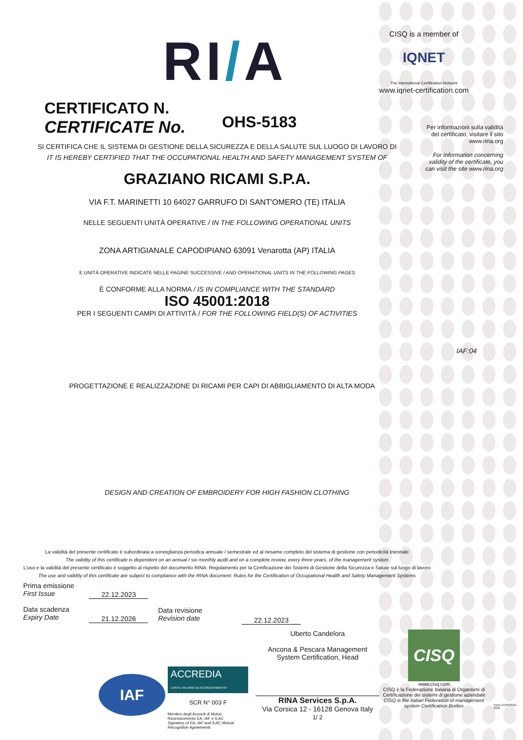RI/A
CISQ is a member of
IQNET
The International Certification Network
www.iqnet-certification.com
CERTIFICATO N.
CERTIFICATE No.
OHS-5183
Per informazioni sulla validità del certificato, visitare il sito www.rina.org
For information concerning validity of the certificate, you can visit the site www.rina.org
SI CERTIFICA CHE IL SISTEMA DI GESTIONE DELLA SICUREZZA E DELLA SALUTE SUL LUOGO DI LAVORO DI
IT IS HEREBY CERTIFIED THAT THE OCCUPATIONAL HEALTH AND SAFETY MANAGEMENT SYSTEM OF
GRAZIANO RICAMI S.P.A.
VIA F.T. MARINETTI 10 64027 GARRUFO DI SANT'OMERO (TE) ITALIA
NELLE SEGUENTI UNITÀ OPERATIVE / IN THE FOLLOWING OPERATIONAL UNITS
ZONA ARTIGIANALE CAPODIPIANO 63091 Venarotta (AP) ITALIA
E UNITÀ OPERATIVE INDICATE NELLE PAGINE SUCCESSIVE / AND OPERATIONAL UNITS IN THE FOLLOWING PAGES
È CONFORME ALLA NORMA / IS IN COMPLIANCE WITH THE STANDARD
ISO 45001:2018
PER I SEGUENTI CAMPI DI ATTIVITÀ / FOR THE FOLLOWING FIELD(S) OF ACTIVITIES
IAF:04
PROGETTAZIONE E REALIZZAZIONE DI RICAMI PER CAPI DI ABBIGLIAMENTO DI ALTA MODA
DESIGN AND CREATION OF EMBROIDERY FOR HIGH FASHION CLOTHING
La validità del presente certificato è subordinata a sorveglianza periodica annuale / semestrale ed al riesame completo del sistema di gestione con periodicità triennale
The validity of this certificate is dependent on an annual / six monthly audit and on a complete review, every three years, of the management system
L'uso e la validità del presente certificato è soggetto al rispetto del documento RINA: Regolamento per la Certificazione dei Sistemi di Gestione della Sicurezza e Salute sul luogo di lavoro
The use and validity of this certificate are subject to compliance with the RINA document: Rules for the Certification of Occupational Health and Safety Management Systems
Prima emissione
First Issue
Data scadenza
Expiry Date
22.12.2023
21.12.2026
Data revisione
Revision date
22.12.2023
IAF
ACCREDIA
L'ENTE ITALIANO DI ACCREDITAMENTO
SCR N° 003 F
Membro degli Accordi di Mutuo Riconoscimento EA, IAF e ILAC
Signatory of EA, IAF and ILAC Mutual Recognition Agreements
Uberto Candelora
Ancona & Pescara Management System Certification, Head
RINA Services S.p.A.
Via Corsica 12 - 16128 Genova Italy
1/ 2
CISQ
www.cisq.com
CISQ è la Federazione Italiana di Organismi di Certificazione dei sistemi di gestione aziendale
CISQ is the Italian Federation of management system Certification Bodies
Form CERSISGE-2022